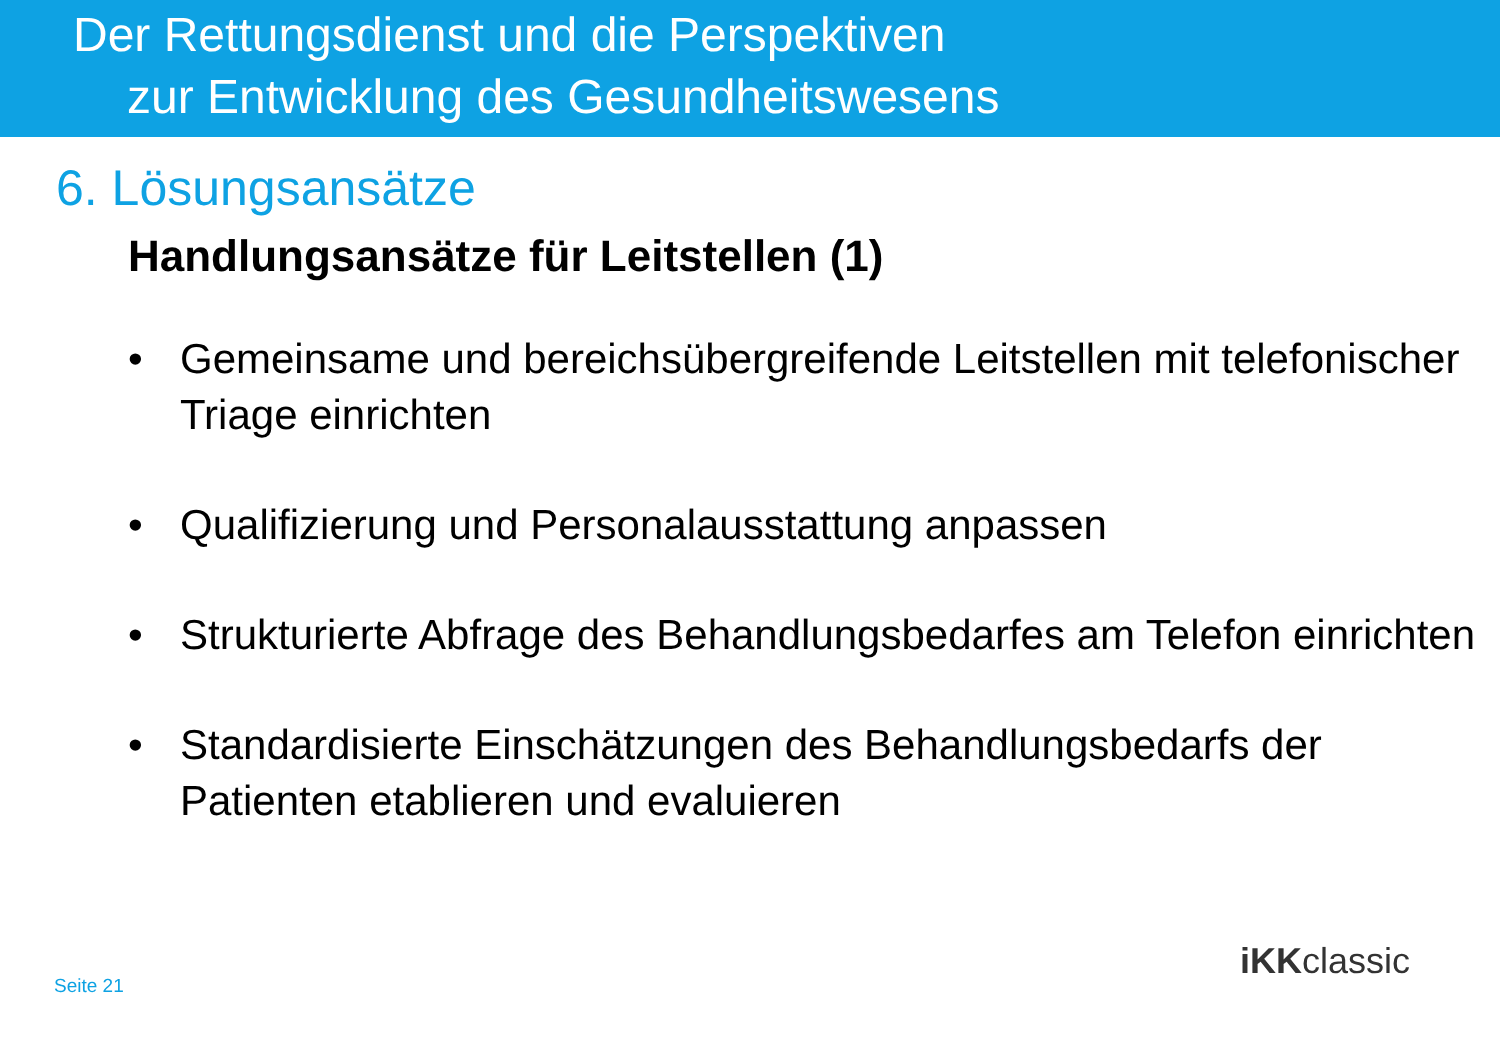Der Rettungsdienst und die Perspektiven
zur Entwicklung des Gesundheitswesens
6. Lösungsansätze
Handlungsansätze für Leitstellen (1)
• Gemeinsame und bereichsübergreifende Leitstellen mit telefonischer Triage einrichten
• Qualifizierung und Personalausstattung anpassen
• Strukturierte Abfrage des Behandlungsbedarfes am Telefon einrichten
• Standardisierte Einschätzungen des Behandlungsbedarfs der Patienten etablieren und evaluieren
Seite 21
iKKclassic